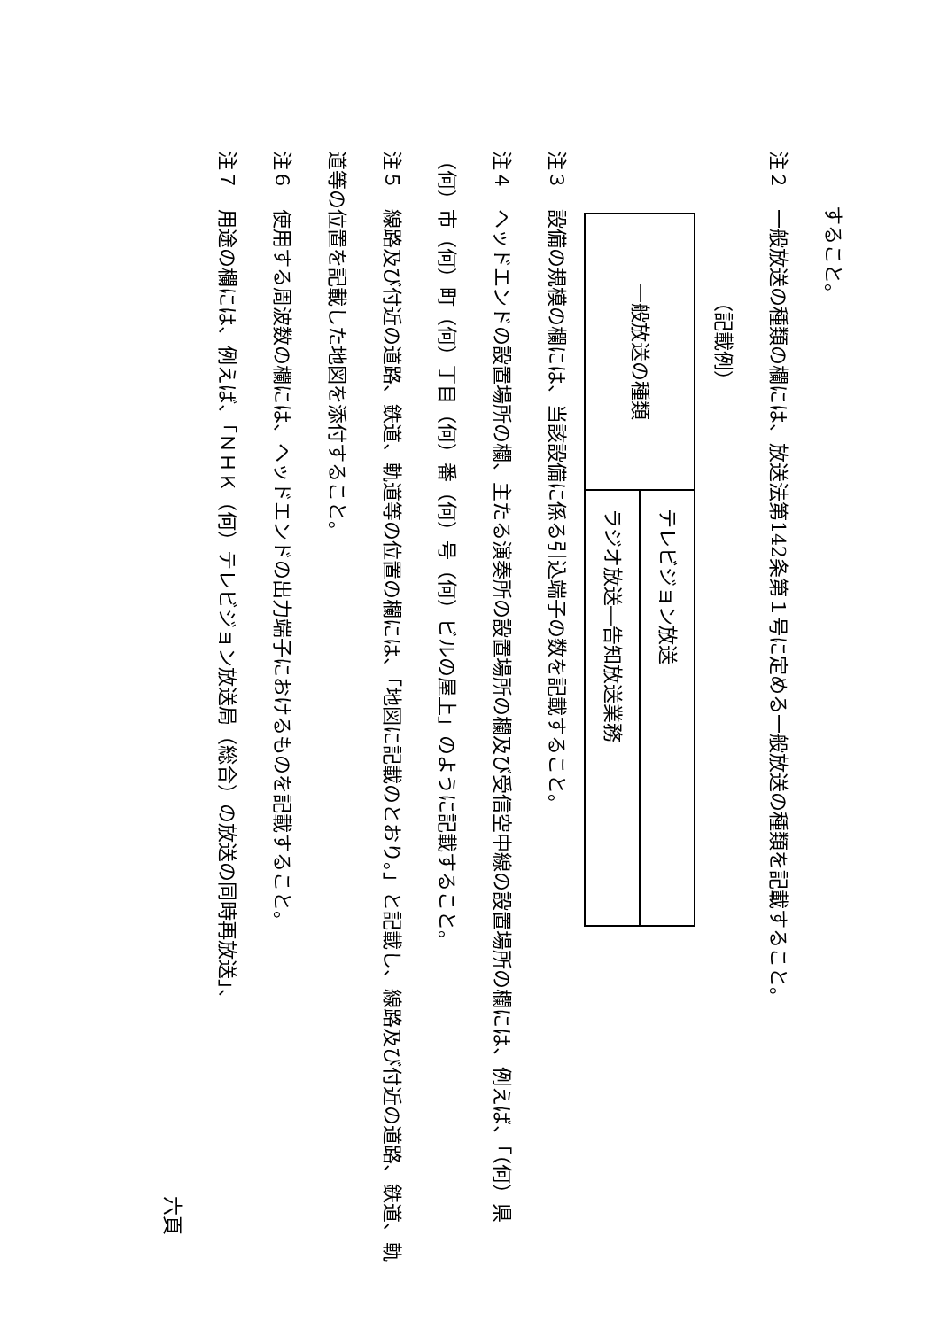すること。
注２　一般放送の種類の欄には、放送法第142条第１号に定める一般放送の種類を記載すること。
（記載例）
| 一般放送の種類 | テレビジョン放送 |
| | ラジオ放送―告知放送業務 |
注３　設備の規模の欄には、当該設備に係る引込端子の数を記載すること。
注４　ヘッドエンドの設置場所の欄、主たる演奏所の設置場所の欄及び受信空中線の設置場所の欄には、例えば、「（何）県（何）市（何）町（何）丁目（何）番（何）号（何）ビルの屋上」のように記載すること。
注５　線路及び付近の道路、鉄道、軌道等の位置の欄には、「地図に記載のとおり。」と記載し、線路及び付近の道路、鉄道、軌道等の位置を記載した地図を添付すること。
注６　使用する周波数の欄には、ヘッドエンドの出力端子におけるものを記載すること。
注７　用途の欄には、例えば、「ＮＨＫ（何）テレビジョン放送局（総合）の放送の同時再放送」、
六頁